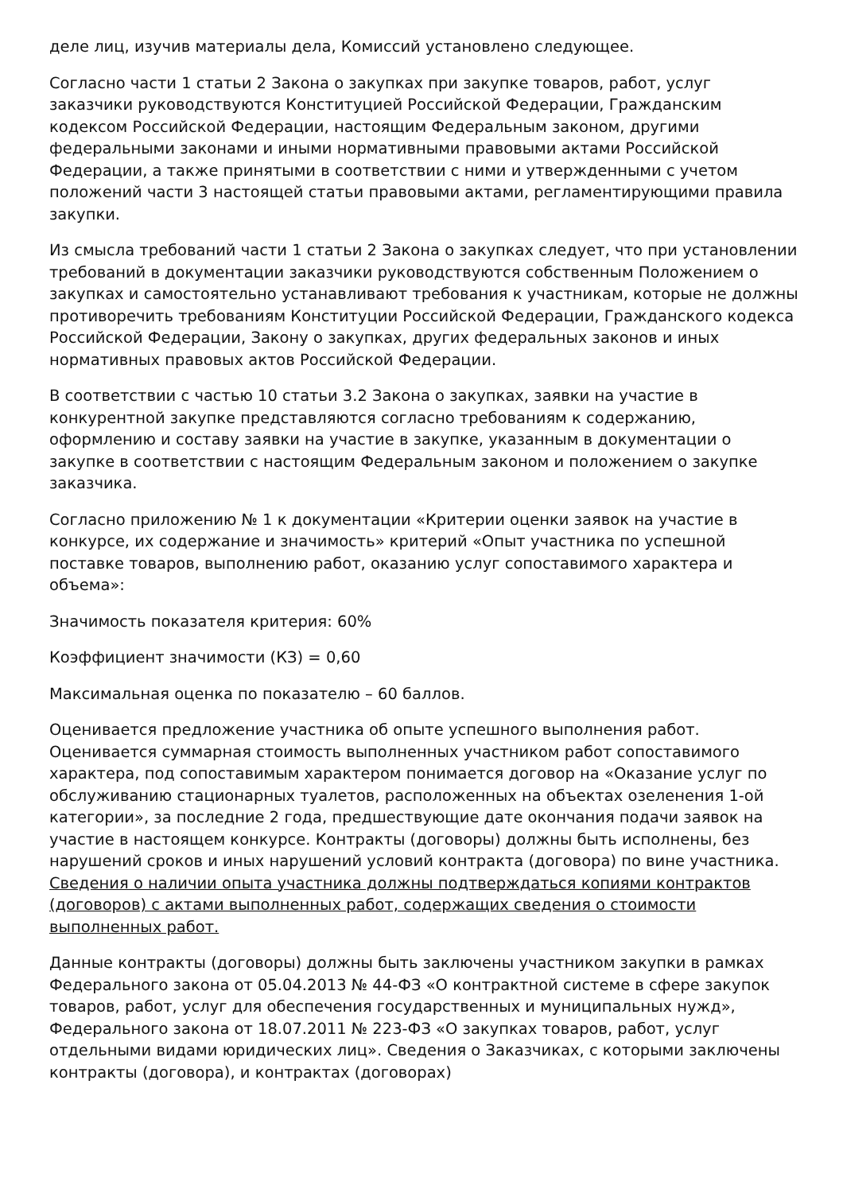деле лиц, изучив материалы дела, Комиссий установлено следующее.
Согласно части 1 статьи 2 Закона о закупках при закупке товаров, работ, услуг заказчики руководствуются Конституцией Российской Федерации, Гражданским кодексом Российской Федерации, настоящим Федеральным законом, другими федеральными законами и иными нормативными правовыми актами Российской Федерации, а также принятыми в соответствии с ними и утвержденными с учетом положений части 3 настоящей статьи правовыми актами, регламентирующими правила закупки.
Из смысла требований части 1 статьи 2 Закона о закупках следует, что при установлении требований в документации заказчики руководствуются собственным Положением о закупках и самостоятельно устанавливают требования к участникам, которые не должны противоречить требованиям Конституции Российской Федерации, Гражданского кодекса Российской Федерации, Закону о закупках, других федеральных законов и иных нормативных правовых актов Российской Федерации.
В соответствии с частью 10 статьи 3.2 Закона о закупках, заявки на участие в конкурентной закупке представляются согласно требованиям к содержанию, оформлению и составу заявки на участие в закупке, указанным в документации о закупке в соответствии с настоящим Федеральным законом и положением о закупке заказчика.
Согласно приложению № 1 к документации «Критерии оценки заявок на участие в конкурсе, их содержание и значимость» критерий «Опыт участника по успешной поставке товаров, выполнению работ, оказанию услуг сопоставимого характера и объема»:
Значимость показателя критерия: 60%
Коэффициент значимости (КЗ) = 0,60
Максимальная оценка по показателю – 60 баллов.
Оценивается предложение участника об опыте успешного выполнения работ. Оценивается суммарная стоимость выполненных участником работ сопоставимого характера, под сопоставимым характером понимается договор на «Оказание услуг по обслуживанию стационарных туалетов, расположенных на объектах озеленения 1-ой категории», за последние 2 года, предшествующие дате окончания подачи заявок на участие в настоящем конкурсе. Контракты (договоры) должны быть исполнены, без нарушений сроков и иных нарушений условий контракта (договора) по вине участника. Сведения о наличии опыта участника должны подтверждаться копиями контрактов (договоров) с актами выполненных работ, содержащих сведения о стоимости выполненных работ.
Данные контракты (договоры) должны быть заключены участником закупки в рамках Федерального закона от 05.04.2013 № 44-ФЗ «О контрактной системе в сфере закупок товаров, работ, услуг для обеспечения государственных и муниципальных нужд», Федерального закона от 18.07.2011 № 223-ФЗ «О закупках товаров, работ, услуг отдельными видами юридических лиц». Сведения о Заказчиках, с которыми заключены контракты (договора), и контрактах (договорах)